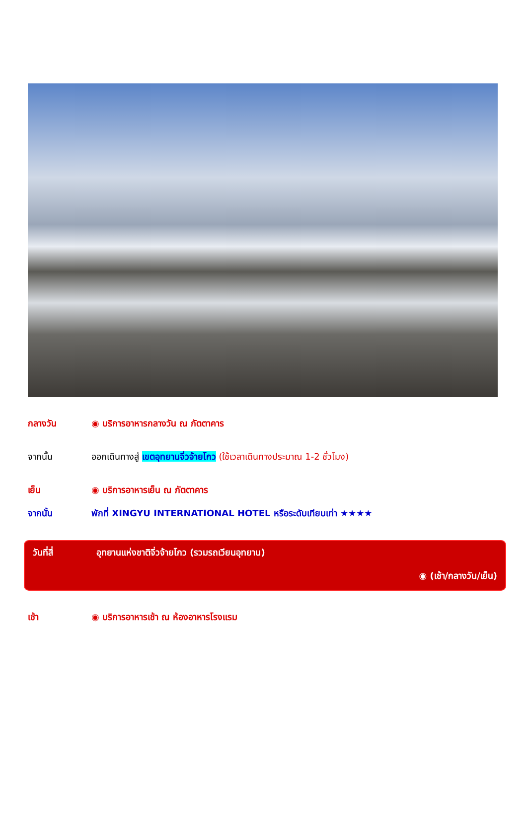กลางวัน ◉ บริการอาหารกลางวัน ณ ภัตตาคาร
จากนั้น ออกเดินทางสู่ เขตอุทยานจิ่วจ้ายโกว (ใช้เวลาเดินทางประมาณ 1-2 ชั่วโมง)
เย็น ◉ บริการอาหารเย็น ณ ภัตตาคาร
จากนั้น พักที่ XINGYU INTERNATIONAL HOTEL หรือระดับเทียบเท่า ★★★★
วันที่สี่ อุทยานแห่งชาติจิ่วจ้ายโกว (รวมรถเวียนอุทยาน)
◉ (เช้า/กลางวัน/เย็น)
เช้า ◉ บริการอาหารเช้า ณ ห้องอาหารโรงแรม